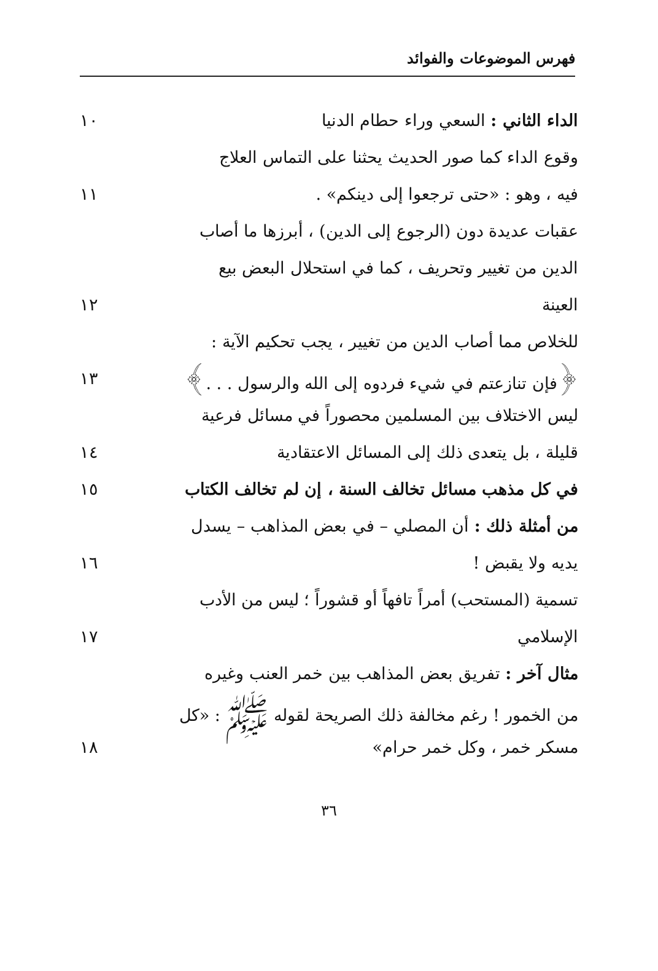فهرس الموضوعات والفوائد
الداء الثاني : السعي وراء حطام الدنيا ١٠
وقوع الداء كما صور الحديث يحثنا على التماس العلاج
فيه ، وهو : «حتى ترجعوا إلى دينكم» . ١١
عقبات عديدة دون (الرجوع إلى الدين) ، أبرزها ما أصاب
الدين من تغيير وتحريف ، كما في استحلال البعض بيع
العينة ١٢
للخلاص مما أصاب الدين من تغيير ، يجب تحكيم الآية :
﴿فإن تنازعتم في شيء فردوه إلى الله والرسول . . .﴾
١٣
ليس الاختلاف بين المسلمين محصوراً في مسائل فرعية
قليلة ، بل يتعدى ذلك إلى المسائل الاعتقادية
١٤
في كل مذهب مسائل تخالف السنة ، إن لم تخالف الكتاب
١٥
من أمثلة ذلك : أن المصلي – في بعض المذاهب – يسدل
يديه ولا يقبض ! ١٦
تسمية (المستحب) أمراً تافهاً أو قشوراً ؛ ليس من الأدب
الإسلامي ١٧
مثال آخر : تفريق بعض المذاهب بين خمر العنب وغيره
من الخمور ! رغم مخالفة ذلك الصريحة لقوله ﷺ : «كل
مسكر خمر ، وكل خمر حرام» ١٨
٣٦